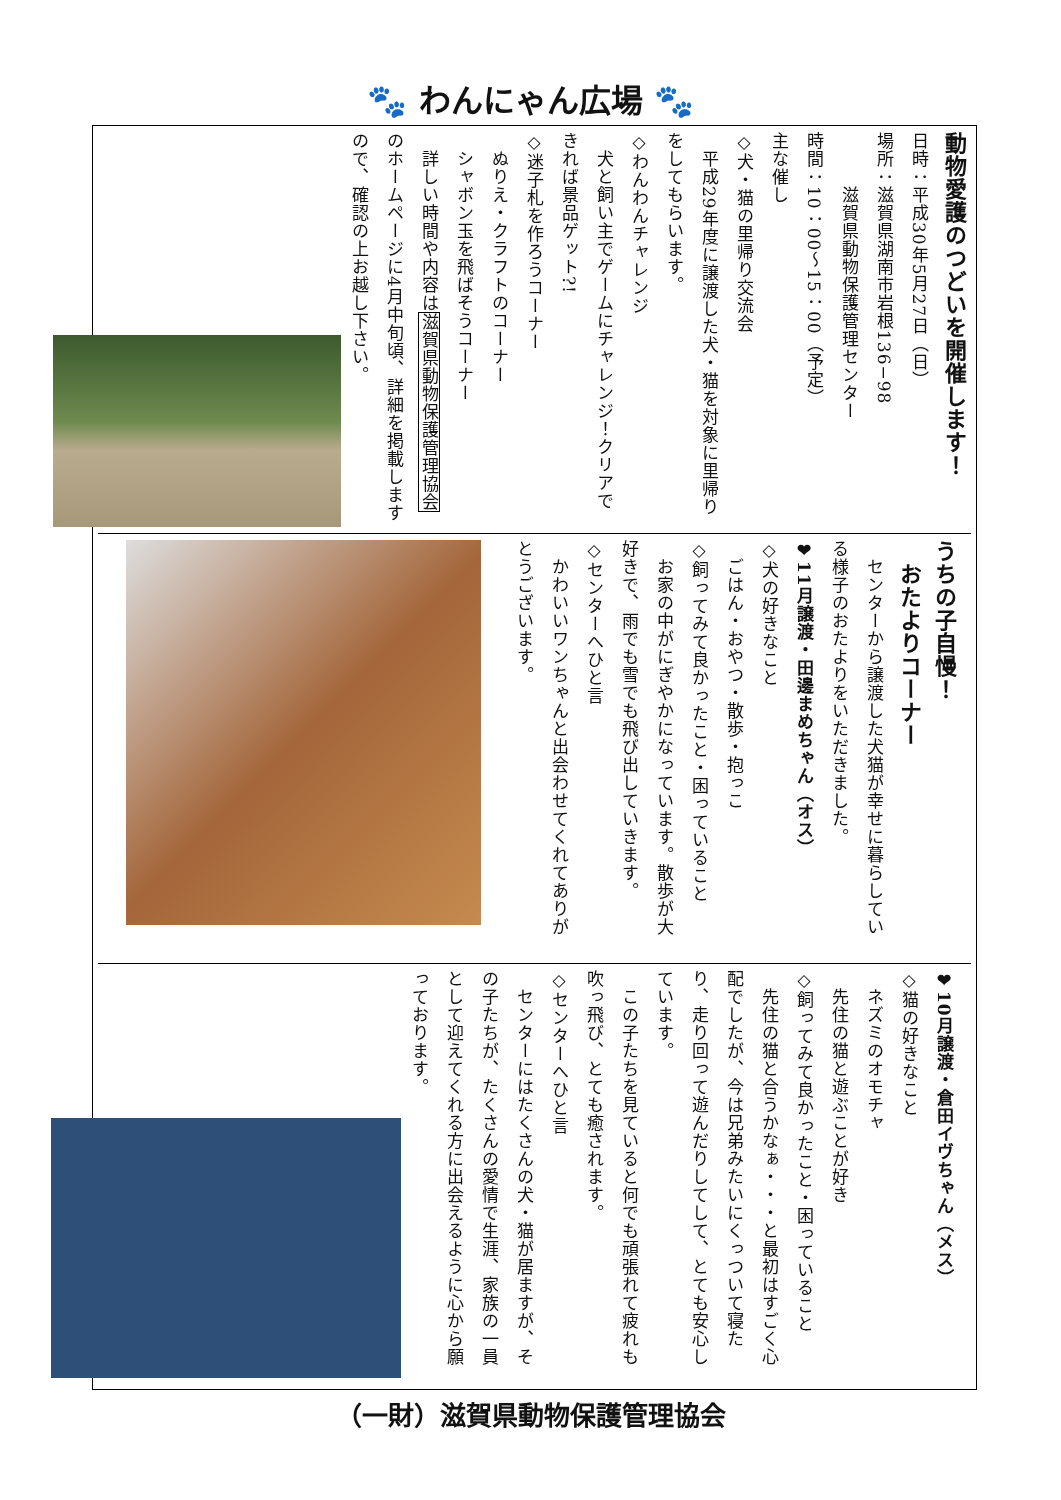🐾 わんにゃん広場 🐾
動物愛護のつどいを開催します！
日時：平成30年5月27日（日）
場所：滋賀県湖南市岩根136−98
　　　滋賀県動物保護管理センター
時間：10：00〜15：00（予定）
主な催し
◇犬・猫の里帰り交流会
　平成29年度に譲渡した犬・猫を対象に里帰りをしてもらいます。
◇わんわんチャレンジ
　犬と飼い主でゲームにチャレンジ！クリアできれば景品ゲット?!
◇迷子札を作ろうコーナー
　ぬりえ・クラフトのコーナー
　シャボン玉を飛ばそうコーナー
　詳しい時間や内容は滋賀県動物保護管理協会のホームページに4月中旬頃、詳細を掲載しますので、確認の上お越し下さい。
うちの子自慢！
　おたよりコーナー
　センターから譲渡した犬猫が幸せに暮らしている様子のおたよりをいただきました。
❤11月譲渡・田邊まめちゃん（オス）
◇犬の好きなこと
　ごはん・おやつ・散歩・抱っこ
◇飼ってみて良かったこと・困っていること
　お家の中がにぎやかになっています。散歩が大好きで、雨でも雪でも飛び出していきます。
◇センターへひと言
　かわいいワンちゃんと出会わせてくれてありがとうございます。
❤10月譲渡・倉田イヴちゃん（メス）
◇猫の好きなこと
　ネズミのオモチャ
　先住の猫と遊ぶことが好き
◇飼ってみて良かったこと・困っていること
　先住の猫と合うかなぁ・・・と最初はすごく心配でしたが、今は兄弟みたいにくっついて寝たり、走り回って遊んだりしてして、とても安心しています。
　この子たちを見ていると何でも頑張れて疲れも吹っ飛び、とても癒されます。
◇センターへひと言
　センターにはたくさんの犬・猫が居ますが、その子たちが、たくさんの愛情で生涯、家族の一員として迎えてくれる方に出会えるように心から願っております。
（一財）滋賀県動物保護管理協会